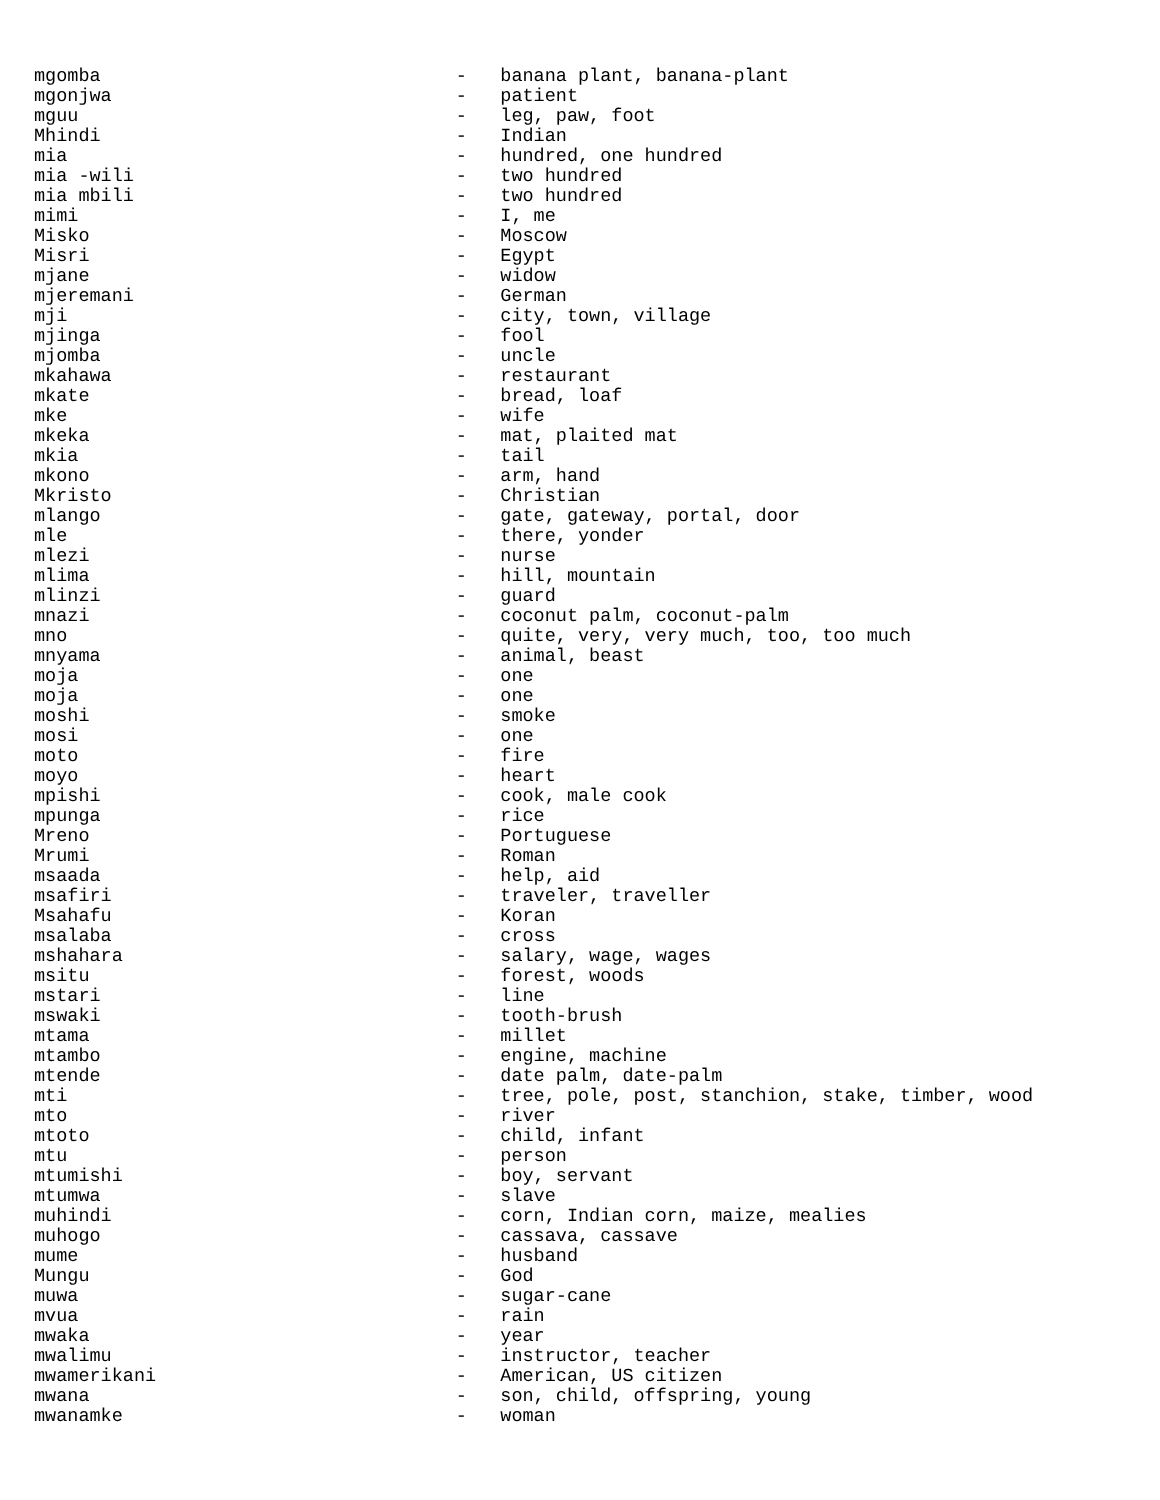mgomba                                -   banana plant, banana-plant
mgonjwa                               -   patient
mguu                                  -   leg, paw, foot
Mhindi                                -   Indian
mia                                   -   hundred, one hundred
mia -wili                             -   two hundred
mia mbili                             -   two hundred
mimi                                  -   I, me
Misko                                 -   Moscow
Misri                                 -   Egypt
mjane                                 -   widow
mjeremani                             -   German
mji                                   -   city, town, village
mjinga                                -   fool
mjomba                                -   uncle
mkahawa                               -   restaurant
mkate                                 -   bread, loaf
mke                                   -   wife
mkeka                                 -   mat, plaited mat
mkia                                  -   tail
mkono                                 -   arm, hand
Mkristo                               -   Christian
mlango                                -   gate, gateway, portal, door
mle                                   -   there, yonder
mlezi                                 -   nurse
mlima                                 -   hill, mountain
mlinzi                                -   guard
mnazi                                 -   coconut palm, coconut-palm
mno                                   -   quite, very, very much, too, too much
mnyama                                -   animal, beast
moja                                  -   one
moja                                  -   one
moshi                                 -   smoke
mosi                                  -   one
moto                                  -   fire
moyo                                  -   heart
mpishi                                -   cook, male cook
mpunga                                -   rice
Mreno                                 -   Portuguese
Mrumi                                 -   Roman
msaada                                -   help, aid
msafiri                               -   traveler, traveller
Msahafu                               -   Koran
msalaba                               -   cross
mshahara                              -   salary, wage, wages
msitu                                 -   forest, woods
mstari                                -   line
mswaki                                -   tooth-brush
mtama                                 -   millet
mtambo                                -   engine, machine
mtende                                -   date palm, date-palm
mti                                   -   tree, pole, post, stanchion, stake, timber, wood
mto                                   -   river
mtoto                                 -   child, infant
mtu                                   -   person
mtumishi                              -   boy, servant
mtumwa                                -   slave
muhindi                               -   corn, Indian corn, maize, mealies
muhogo                                -   cassava, cassave
mume                                  -   husband
Mungu                                 -   God
muwa                                  -   sugar-cane
mvua                                  -   rain
mwaka                                 -   year
mwalimu                               -   instructor, teacher
mwamerikani                           -   American, US citizen
mwana                                 -   son, child, offspring, young
mwanamke                              -   woman